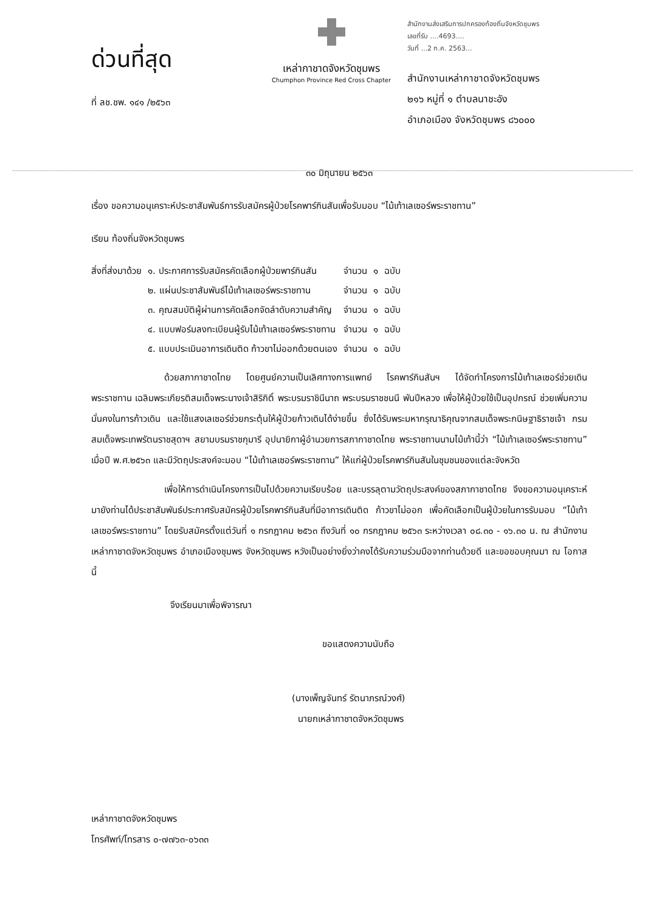ด่วนที่สุด
ที่ ลช.ชพ. ๑๔๑ /๒๕๖๓
เหล่ากาชาดจังหวัดชุมพร
Chumphon Province Red Cross Chapter
สำนักงานส่งเสริมการปกครองท้องถิ่นจังหวัดชุมพร
เลขที่รับ ....4693....
วันที่ ...2 ก.ค. 2563...
สำนักงานเหล่ากาชาดจังหวัดชุมพร
๒๑๖ หมู่ที่ ๑ ตำบลนาชะอัง
อำเภอเมือง จังหวัดชุมพร ๘๖๐๐๐
๓๐ มิถุนายน ๒๕๖๓
เรื่อง ขอความอนุเคราะห์ประชาสัมพันธ์การรับสมัครผู้ป่วยโรคพาร์กินสันเพื่อรับมอบ “ไม้เท้าเลเซอร์พระราชทาน”
เรียน ท้องถิ่นจังหวัดชุมพร
| สิ่งที่ส่งมาด้วย | ๑. ประกาศการรับสมัครคัดเลือกผู้ป่วยพาร์กินสัน | จำนวน | ๑ | ฉบับ |
| | ๒. แผ่นประชาสัมพันธ์ไม้เท้าเลเซอร์พระราชทาน | จำนวน | ๑ | ฉบับ |
| | ๓. คุณสมบัติผู้ผ่านการคัดเลือกจัดลำดับความสำคัญ | จำนวน | ๑ | ฉบับ |
| | ๔. แบบฟอร์มลงทะเบียนผู้รับไม้เท้าเลเซอร์พระราชทาน | จำนวน | ๑ | ฉบับ |
| | ๕. แบบประเมินอาการเดินติด ก้าวขาไม่ออกด้วยตนเอง | จำนวน | ๑ | ฉบับ |
ด้วยสภากาชาดไทย โดยศูนย์ความเป็นเลิศทางการแพทย์ โรคพาร์กินสันฯ ได้จัดทำโครงการไม้เท้าเลเซอร์ช่วยเดินพระราชทาน เฉลิมพระเกียรติสมเด็จพระนางเจ้าสิริกิติ์ พระบรมราชินีนาถ พระบรมราชชนนี พันปีหลวง เพื่อให้ผู้ป่วยใช้เป็นอุปกรณ์ ช่วยเพิ่มความมั่นคงในการก้าวเดิน และใช้แสงเลเซอร์ช่วยกระตุ้นให้ผู้ป่วยก้าวเดินได้ง่ายขึ้น ซึ่งได้รับพระมหากรุณาธิคุณจากสมเด็จพระกนิษฐาธิราชเจ้า กรมสมเด็จพระเทพรัตนราชสุดาฯ สยามบรมราชกุมารี อุปนายิกาผู้อำนวยการสภากาชาดไทย พระราชทานนามไม้เท้านี้ว่า “ไม้เท้าเลเซอร์พระราชทาน” เมื่อปี พ.ศ.๒๕๖๓ และมีวัตถุประสงค์จะมอบ “ไม้เท้าเลเซอร์พระราชทาน” ให้แก่ผู้ป่วยโรคพาร์กินสันในชุมชนของแต่ละจังหวัด
เพื่อให้การดำเนินโครงการเป็นไปด้วยความเรียบร้อย และบรรลุตามวัตถุประสงค์ของสภากาชาดไทย จึงขอความอนุเคราะห์มายังท่านได้ประชาสัมพันธ์ประกาศรับสมัครผู้ป่วยโรคพาร์กินสันที่มีอาการเดินติด ก้าวขาไม่ออก เพื่อคัดเลือกเป็นผู้ป่วยในการรับมอบ “ไม้เท้าเลเซอร์พระราชทาน” โดยรับสมัครตั้งแต่วันที่ ๑ กรกฎาคม ๒๕๖๓ ถึงวันที่ ๑๐ กรกฎาคม ๒๕๖๓ ระหว่างเวลา ๐๘.๓๐ - ๑๖.๓๐ น. ณ สำนักงานเหล่ากาชาดจังหวัดชุมพร อำเภอเมืองชุมพร จังหวัดชุมพร หวังเป็นอย่างยิ่งว่าคงได้รับความร่วมมือจากท่านด้วยดี และขอขอบคุณมา ณ โอกาสนี้
จึงเรียนมาเพื่อพิจารณา
ขอแสดงความนับถือ
(นางเพ็ญจันทร์ รัตนาภรณ์วงศ์)
นายกเหล่ากาชาดจังหวัดชุมพร
เหล่ากาชาดจังหวัดชุมพร
โทรศัพท์/โทรสาร ๐-๗๗๖๓-๐๖๓๓